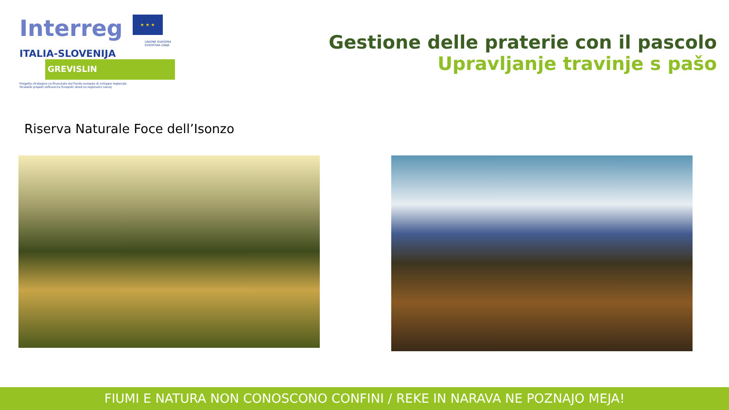Interreg ★ ★ ★
UNIONE EUROPEA
EVROPSKA UNIJA
ITALIA-SLOVENIJA
GREVISLIN
Progetto strategico co-finanziato dal Fondo europeo di sviluppo regionale
Strateški projekt sofinancira Evropski sklad za regionalni razvoj
Gestione delle praterie con il pascolo
Upravljanje travinje s pašo
Riserva Naturale Foce dell’Isonzo
FIUMI E NATURA NON CONOSCONO CONFINI / REKE IN NARAVA NE POZNAJO MEJA!